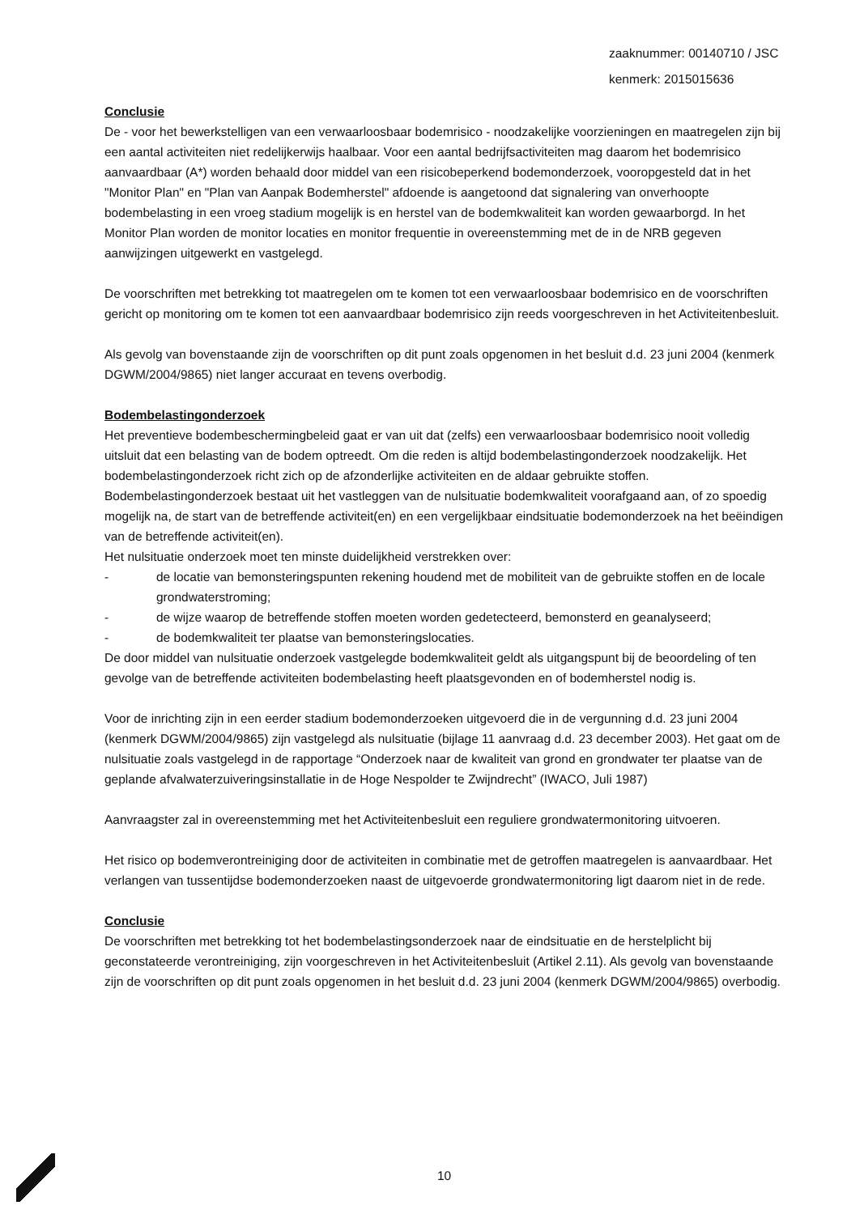zaaknummer: 00140710 / JSC
kenmerk: 2015015636
Conclusie
De - voor het bewerkstelligen van een verwaarloosbaar bodemrisico - noodzakelijke voorzieningen en maatregelen zijn bij een aantal activiteiten niet redelijkerwijs haalbaar. Voor een aantal bedrijfsactiviteiten mag daarom het bodemrisico aanvaardbaar (A*) worden behaald door middel van een risicobeperkend bodemonderzoek, vooropgesteld dat in het "Monitor Plan" en "Plan van Aanpak Bodemherstel" afdoende is aangetoond dat signalering van onverhoopte bodembelasting in een vroeg stadium mogelijk is en herstel van de bodemkwaliteit kan worden gewaarborgd. In het Monitor Plan worden de monitor locaties en monitor frequentie in overeenstemming met de in de NRB gegeven aanwijzingen uitgewerkt en vastgelegd.
De voorschriften met betrekking tot maatregelen om te komen tot een verwaarloosbaar bodemrisico en de voorschriften gericht op monitoring om te komen tot een aanvaardbaar bodemrisico zijn reeds voorgeschreven in het Activiteitenbesluit.
Als gevolg van bovenstaande zijn de voorschriften op dit punt zoals opgenomen in het besluit d.d. 23 juni 2004 (kenmerk DGWM/2004/9865) niet langer accuraat en tevens overbodig.
Bodembelastingonderzoek
Het preventieve bodembeschermingbeleid gaat er van uit dat (zelfs) een verwaarloosbaar bodemrisico nooit volledig uitsluit dat een belasting van de bodem optreedt. Om die reden is altijd bodembelastingonderzoek noodzakelijk. Het bodembelastingonderzoek richt zich op de afzonderlijke activiteiten en de aldaar gebruikte stoffen. Bodembelastingonderzoek bestaat uit het vastleggen van de nulsituatie bodemkwaliteit voorafgaand aan, of zo spoedig mogelijk na, de start van de betreffende activiteit(en) en een vergelijkbaar eindsituatie bodemonderzoek na het beëindigen van de betreffende activiteit(en).
Het nulsituatie onderzoek moet ten minste duidelijkheid verstrekken over:
- de locatie van bemonsteringspunten rekening houdend met de mobiliteit van de gebruikte stoffen en de locale grondwaterstroming;
- de wijze waarop de betreffende stoffen moeten worden gedetecteerd, bemonsterd en geanalyseerd;
- de bodemkwaliteit ter plaatse van bemonsteringslocaties.
De door middel van nulsituatie onderzoek vastgelegde bodemkwaliteit geldt als uitgangspunt bij de beoordeling of ten gevolge van de betreffende activiteiten bodembelasting heeft plaatsgevonden en of bodemherstel nodig is.
Voor de inrichting zijn in een eerder stadium bodemonderzoeken uitgevoerd die in de vergunning d.d. 23 juni 2004 (kenmerk DGWM/2004/9865) zijn vastgelegd als nulsituatie (bijlage 11 aanvraag d.d. 23 december 2003). Het gaat om de nulsituatie zoals vastgelegd in de rapportage “Onderzoek naar de kwaliteit van grond en grondwater ter plaatse van de geplande afvalwaterzuiveringsinstallatie in de Hoge Nespolder te Zwijndrecht” (IWACO, Juli 1987)
Aanvraagster zal in overeenstemming met het Activiteitenbesluit een reguliere grondwatermonitoring uitvoeren.
Het risico op bodemverontreiniging door de activiteiten in combinatie met de getroffen maatregelen is aanvaardbaar. Het verlangen van tussentijdse bodemonderzoeken naast de uitgevoerde grondwatermonitoring ligt daarom niet in de rede.
Conclusie
De voorschriften met betrekking tot het bodembelastingsonderzoek naar de eindsituatie en de herstelplicht bij geconstateerde verontreiniging, zijn voorgeschreven in het Activiteitenbesluit (Artikel 2.11). Als gevolg van bovenstaande zijn de voorschriften op dit punt zoals opgenomen in het besluit d.d. 23 juni 2004 (kenmerk DGWM/2004/9865) overbodig.
10